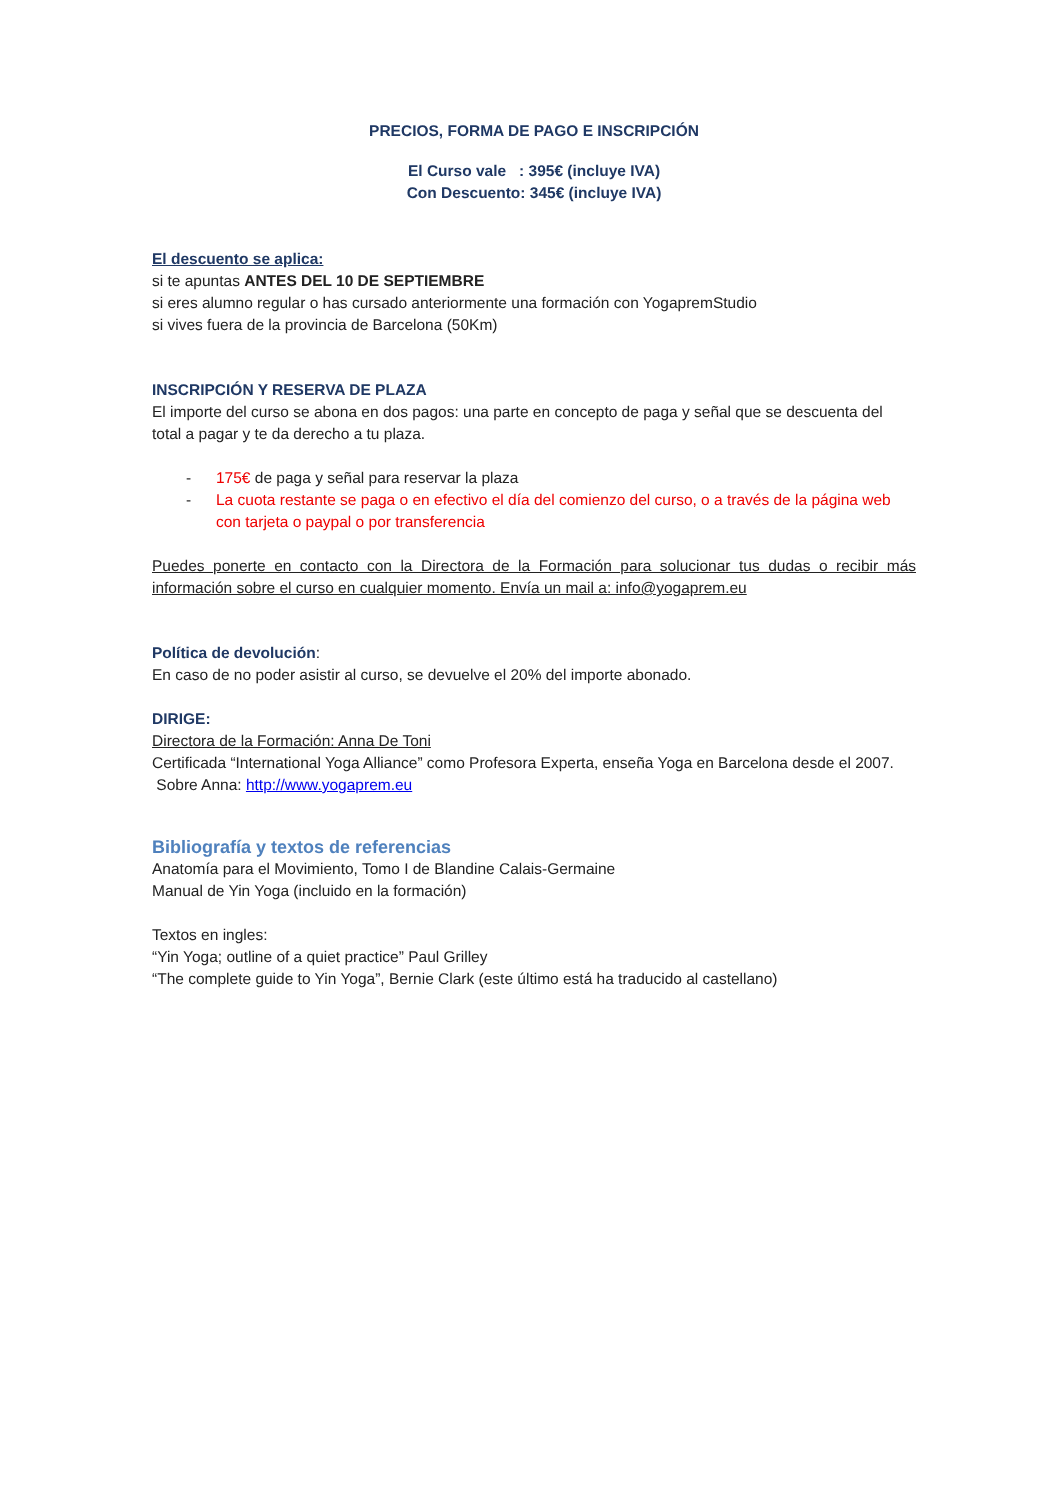PRECIOS, FORMA DE PAGO E INSCRIPCIÓN
El Curso vale : 395€ (incluye IVA)
Con Descuento: 345€ (incluye IVA)
El descuento se aplica:
si te apuntas ANTES DEL 10 DE SEPTIEMBRE
si eres alumno regular o has cursado anteriormente una formación con YogapremStudio
si vives fuera de la provincia de Barcelona (50Km)
INSCRIPCIÓN Y RESERVA DE PLAZA
El importe del curso se abona en dos pagos: una parte en concepto de paga y señal que se descuenta del total a pagar y te da derecho a tu plaza.
- 175€ de paga y señal para reservar la plaza
- La cuota restante se paga o en efectivo el día del comienzo del curso, o a través de la página web con tarjeta o paypal o por transferencia
Puedes ponerte en contacto con la Directora de la Formación para solucionar tus dudas o recibir más información sobre el curso en cualquier momento. Envía un mail a: info@yogaprem.eu
Política de devolución:
En caso de no poder asistir al curso, se devuelve el 20% del importe abonado.
DIRIGE:
Directora de la Formación: Anna De Toni
Certificada “International Yoga Alliance” como Profesora Experta, enseña Yoga en Barcelona desde el 2007. Sobre Anna: http://www.yogaprem.eu
Bibliografía y textos de referencias
Anatomía para el Movimiento, Tomo I de Blandine Calais-Germaine
Manual de Yin Yoga (incluido en la formación)
Textos en ingles:
“Yin Yoga; outline of a quiet practice” Paul Grilley
“The complete guide to Yin Yoga”, Bernie Clark (este último está ha traducido al castellano)